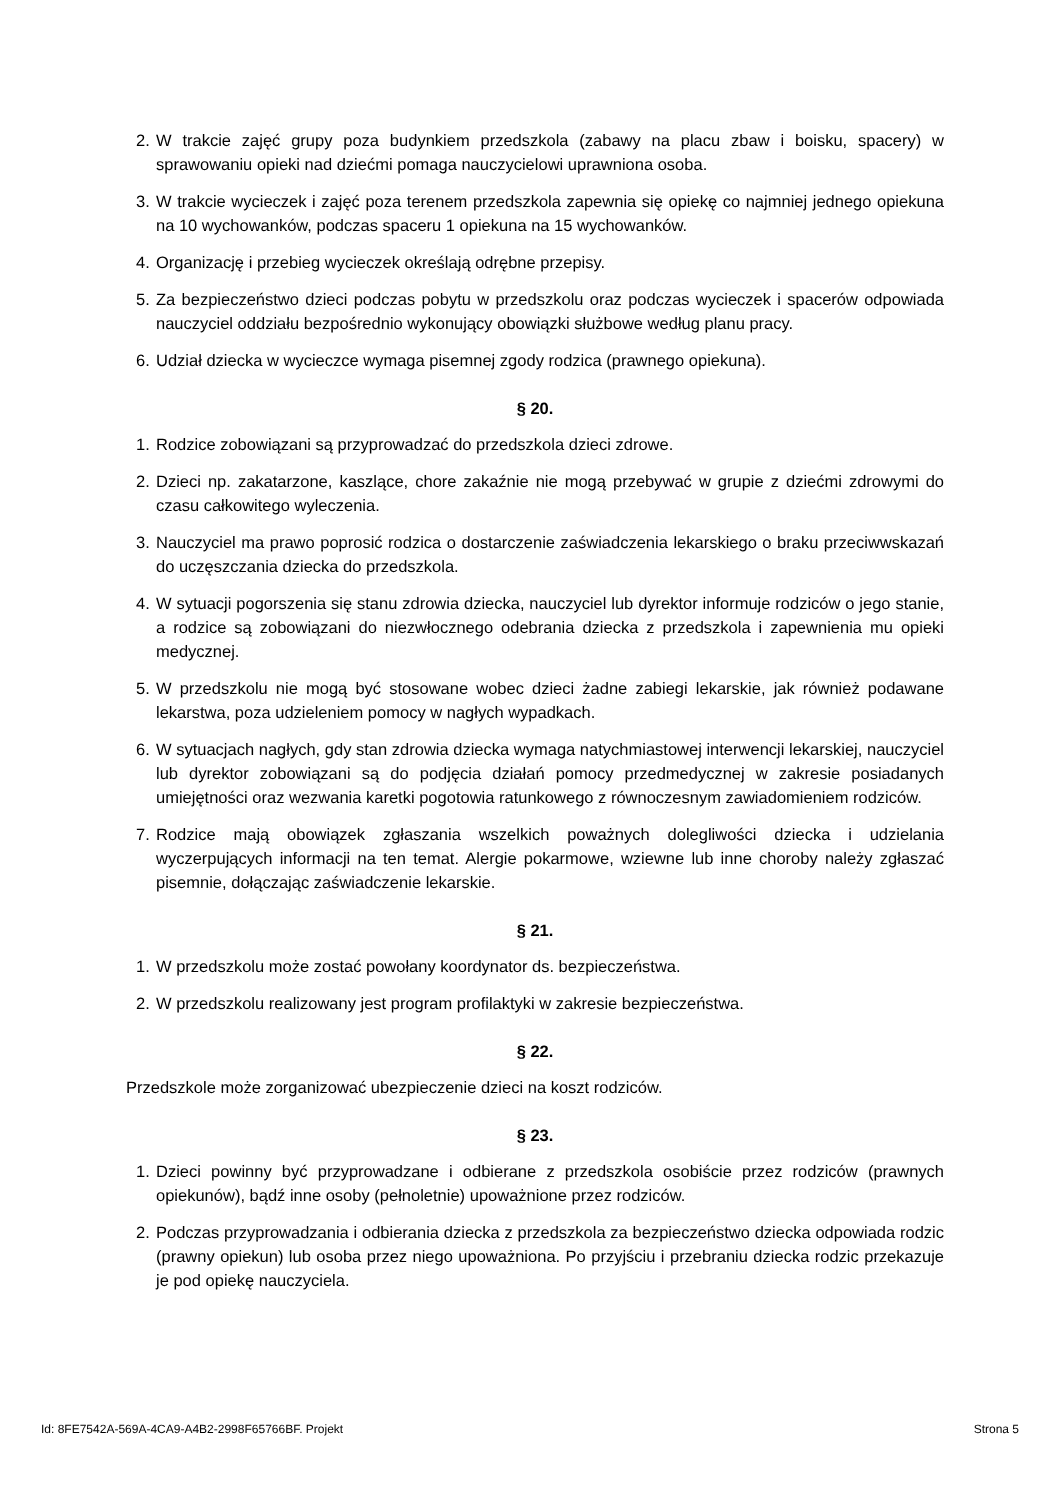2. W trakcie zajęć grupy poza budynkiem przedszkola (zabawy na placu zbaw i boisku, spacery) w sprawowaniu opieki nad dziećmi pomaga nauczycielowi uprawniona osoba.
3. W trakcie wycieczek i zajęć poza terenem przedszkola zapewnia się opiekę co najmniej jednego opiekuna na 10 wychowanków, podczas spaceru 1 opiekuna na 15 wychowanków.
4. Organizację i przebieg wycieczek określają odrębne przepisy.
5. Za bezpieczeństwo dzieci podczas pobytu w przedszkolu oraz podczas wycieczek i spacerów odpowiada nauczyciel oddziału bezpośrednio wykonujący obowiązki służbowe według planu pracy.
6. Udział dziecka w wycieczce wymaga pisemnej zgody rodzica (prawnego opiekuna).
§ 20.
1. Rodzice zobowiązani są przyprowadzać do przedszkola dzieci zdrowe.
2. Dzieci np. zakatarzone, kaszlące, chore zakaźnie nie mogą przebywać w grupie z dziećmi zdrowymi do czasu całkowitego wyleczenia.
3. Nauczyciel ma prawo poprosić rodzica o dostarczenie zaświadczenia lekarskiego o braku przeciwwskazań do uczęszczania dziecka do przedszkola.
4. W sytuacji pogorszenia się stanu zdrowia dziecka, nauczyciel lub dyrektor informuje rodziców o jego stanie, a rodzice są zobowiązani do niezwłocznego odebrania dziecka z przedszkola i zapewnienia mu opieki medycznej.
5. W przedszkolu nie mogą być stosowane wobec dzieci żadne zabiegi lekarskie, jak również podawane lekarstwa, poza udzieleniem pomocy w nagłych wypadkach.
6. W sytuacjach nagłych, gdy stan zdrowia dziecka wymaga natychmiastowej interwencji lekarskiej, nauczyciel lub dyrektor zobowiązani są do podjęcia działań pomocy przedmedycznej w zakresie posiadanych umiejętności oraz wezwania karetki pogotowia ratunkowego z równoczesnym zawiadomieniem rodziców.
7. Rodzice mają obowiązek zgłaszania wszelkich poważnych dolegliwości dziecka i udzielania wyczerpujących informacji na ten temat. Alergie pokarmowe, wziewne lub inne choroby należy zgłaszać pisemnie, dołączając zaświadczenie lekarskie.
§ 21.
1. W przedszkolu może zostać powołany koordynator ds. bezpieczeństwa.
2. W przedszkolu realizowany jest program profilaktyki w zakresie bezpieczeństwa.
§ 22.
Przedszkole może zorganizować ubezpieczenie dzieci na koszt rodziców.
§ 23.
1. Dzieci powinny być przyprowadzane i odbierane z przedszkola osobiście przez rodziców (prawnych opiekunów), bądź inne osoby (pełnoletnie) upoważnione przez rodziców.
2. Podczas przyprowadzania i odbierania dziecka z przedszkola za bezpieczeństwo dziecka odpowiada rodzic (prawny opiekun) lub osoba przez niego upoważniona. Po przyjściu i przebraniu dziecka rodzic przekazuje je pod opiekę nauczyciela.
Id: 8FE7542A-569A-4CA9-A4B2-2998F65766BF. Projekt Strona 5